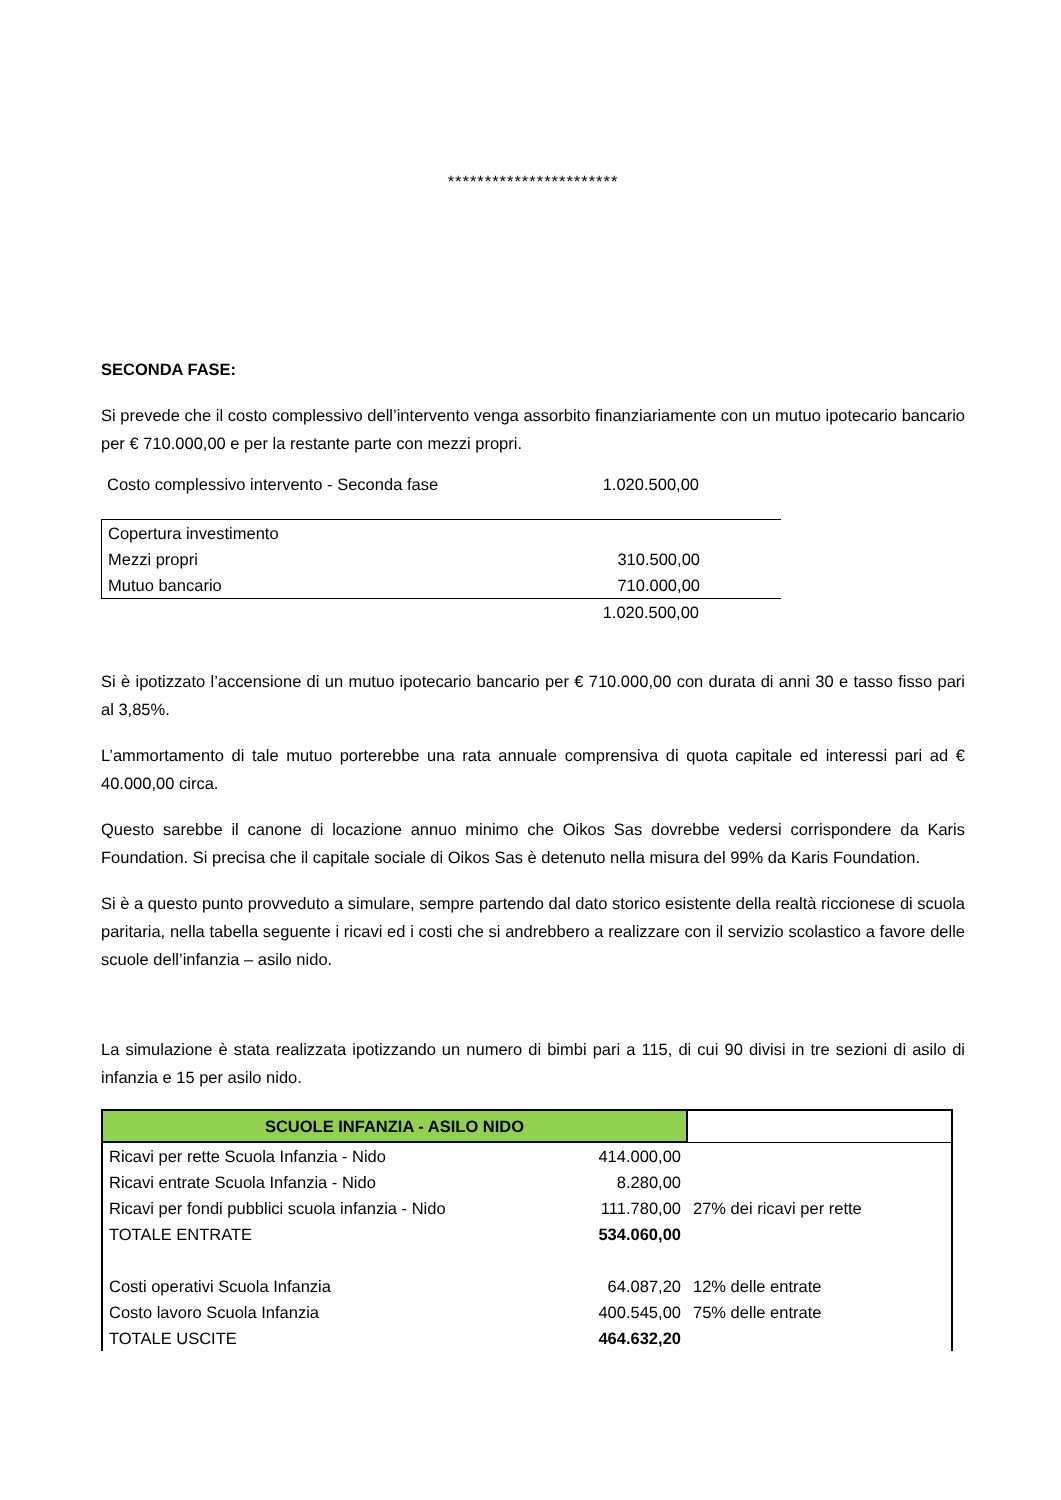***********************
SECONDA FASE:
Si prevede che il costo complessivo dell’intervento venga assorbito finanziariamente con un mutuo ipotecario bancario per € 710.000,00 e per la restante parte con mezzi propri.
| Costo complessivo intervento - Seconda fase | 1.020.500,00 | |
| Copertura investimento | | |
| Mezzi propri | 310.500,00 | |
| Mutuo bancario | 710.000,00 | |
| | 1.020.500,00 | |
Si è ipotizzato l’accensione di un mutuo ipotecario bancario per € 710.000,00 con durata di anni 30 e tasso fisso pari al 3,85%.
L’ammortamento di tale mutuo porterebbe una rata annuale comprensiva di quota capitale ed interessi pari ad € 40.000,00 circa.
Questo sarebbe il canone di locazione annuo minimo che Oikos Sas dovrebbe vedersi corrispondere da Karis Foundation. Si precisa che il capitale sociale di Oikos Sas è detenuto nella misura del 99% da Karis Foundation.
Si è a questo punto provveduto a simulare, sempre partendo dal dato storico esistente della realtà riccionese di scuola paritaria, nella tabella seguente i ricavi ed i costi che si andrebbero a realizzare con il servizio scolastico a favore delle scuole dell’infanzia – asilo nido.
La simulazione è stata realizzata ipotizzando un numero di bimbi pari a 115, di cui 90 divisi in tre sezioni di asilo di infanzia e 15 per asilo nido.
| SCUOLE INFANZIA - ASILO NIDO | | |
| Ricavi per rette Scuola Infanzia - Nido | 414.000,00 | |
| Ricavi entrate Scuola Infanzia - Nido | 8.280,00 | |
| Ricavi per fondi pubblici scuola infanzia - Nido | 111.780,00 | 27% dei ricavi per rette |
| TOTALE ENTRATE | 534.060,00 | |
| Costi operativi Scuola Infanzia | 64.087,20 | 12% delle entrate |
| Costo lavoro Scuola Infanzia | 400.545,00 | 75% delle entrate |
| TOTALE USCITE | 464.632,20 | |